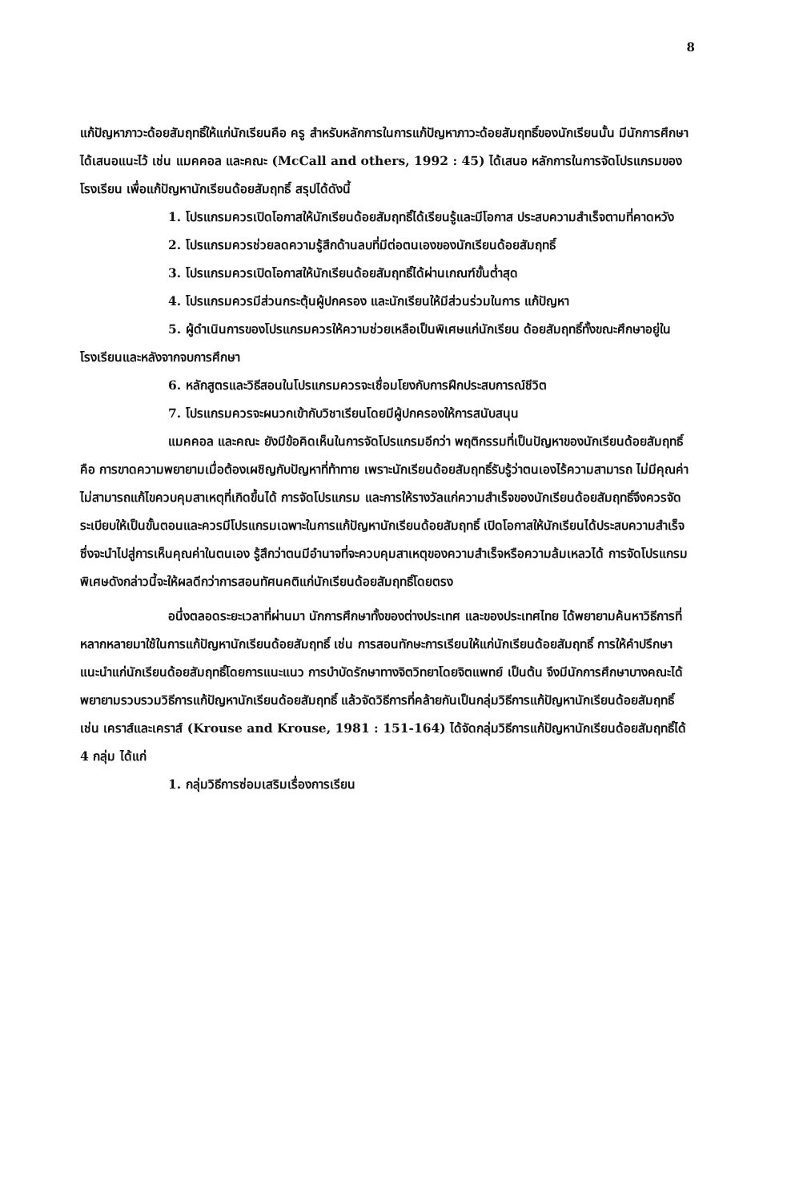8
แก้ปัญหาภาวะด้อยสัมฤทธิ์ให้แก่นักเรียนคือ ครู สำหรับหลักการในการแก้ปัญหาภาวะด้อยสัมฤทธิ์ของนักเรียนนั้น มีนักการศึกษาได้เสนอแนะไว้ เช่น แมคคอล และคณะ (McCall and others, 1992 : 45) ได้เสนอ หลักการในการจัดโปรแกรมของโรงเรียน เพื่อแก้ปัญหานักเรียนด้อยสัมฤทธิ์ สรุปได้ดังนี้
1. โปรแกรมควรเปิดโอกาสให้นักเรียนด้อยสัมฤทธิ์ได้เรียนรู้และมีโอกาส ประสบความสำเร็จตามที่คาดหวัง
2. โปรแกรมควรช่วยลดความรู้สึกด้านลบที่มีต่อตนเองของนักเรียนด้อยสัมฤทธิ์
3. โปรแกรมควรเปิดโอกาสให้นักเรียนด้อยสัมฤทธิ์ได้ผ่านเกณฑ์ขั้นต่ำสุด
4. โปรแกรมควรมีส่วนกระตุ้นผู้ปกครอง และนักเรียนให้มีส่วนร่วมในการ แก้ปัญหา
5. ผู้ดำเนินการของโปรแกรมควรให้ความช่วยเหลือเป็นพิเศษแก่นักเรียน ด้อยสัมฤทธิ์ทั้งขณะศึกษาอยู่ในโรงเรียนและหลังจากจบการศึกษา
6. หลักสูตรและวิธีสอนในโปรแกรมควรจะเชื่อมโยงกับการฝึกประสบการณ์ชีวิต
7. โปรแกรมควรจะผนวกเข้ากับวิชาเรียนโดยมีผู้ปกครองให้การสนับสนุน
แมคคอล และคณะ ยังมีข้อคิดเห็นในการจัดโปรแกรมอีกว่า พฤติกรรมที่เป็นปัญหาของนักเรียนด้อยสัมฤทธิ์คือ การขาดความพยายามเมื่อต้องเผชิญกับปัญหาที่ท้าทาย เพราะนักเรียนด้อยสัมฤทธิ์รับรู้ว่าตนเองไร้ความสามารถ ไม่มีคุณค่า ไม่สามารถแก้ไขควบคุมสาเหตุที่เกิดขึ้นได้ การจัดโปรแกรม และการให้รางวัลแก่ความสำเร็จของนักเรียนด้อยสัมฤทธิ์จึงควรจัดระเบียบให้เป็นขั้นตอนและควรมีโปรแกรมเฉพาะในการแก้ปัญหานักเรียนด้อยสัมฤทธิ์ เปิดโอกาสให้นักเรียนได้ประสบความสำเร็จ ซึ่งจะนำไปสู่การเห็นคุณค่าในตนเอง รู้สึกว่าตนมีอำนาจที่จะควบคุมสาเหตุของความสำเร็จหรือความล้มเหลวได้ การจัดโปรแกรมพิเศษดังกล่าวนี้จะให้ผลดีกว่าการสอนทัศนคติแก่นักเรียนด้อยสัมฤทธิ์โดยตรง
อนึ่งตลอดระยะเวลาที่ผ่านมา นักการศึกษาทั้งของต่างประเทศ และของประเทศไทย ได้พยายามค้นหาวิธีการที่หลากหลายมาใช้ในการแก้ปัญหานักเรียนด้อยสัมฤทธิ์ เช่น การสอนทักษะการเรียนให้แก่นักเรียนด้อยสัมฤทธิ์ การให้คำปรึกษาแนะนำแก่นักเรียนด้อยสัมฤทธิ์โดยการแนะแนว การบำบัดรักษาทางจิตวิทยาโดยจิตแพทย์ เป็นต้น จึงมีนักการศึกษาบางคณะได้พยายามรวบรวมวิธีการแก้ปัญหานักเรียนด้อยสัมฤทธิ์ แล้วจัดวิธีการที่คล้ายกันเป็นกลุ่มวิธีการแก้ปัญหานักเรียนด้อยสัมฤทธิ์ เช่น เคราส์และเคราส์ (Krouse and Krouse, 1981 : 151-164) ได้จัดกลุ่มวิธีการแก้ปัญหานักเรียนด้อยสัมฤทธิ์ได้ 4 กลุ่ม ได้แก่
1. กลุ่มวิธีการซ่อมเสริมเรื่องการเรียน